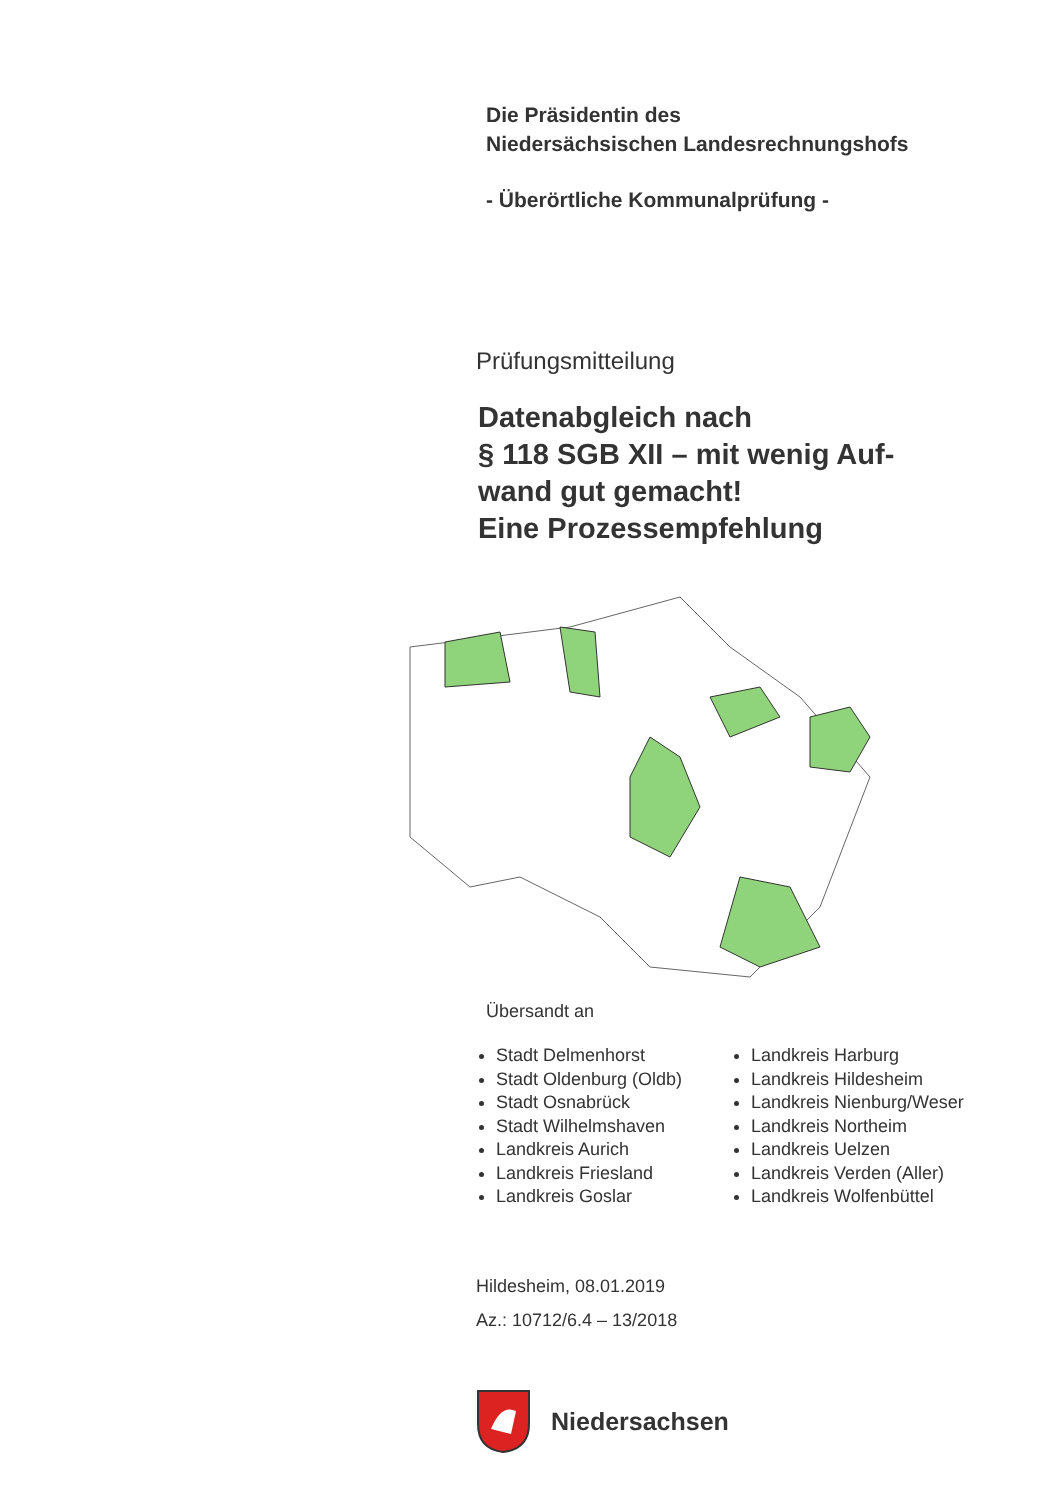Die Präsidentin des
Niedersächsischen Landesrechnungshofs
- Überörtliche Kommunalprüfung -
Prüfungsmitteilung
Datenabgleich nach
§ 118 SGB XII – mit wenig Auf-
wand gut gemacht!
Eine Prozessempfehlung
Übersandt an
Stadt Delmenhorst
Stadt Oldenburg (Oldb)
Stadt Osnabrück
Stadt Wilhelmshaven
Landkreis Aurich
Landkreis Friesland
Landkreis Goslar
Landkreis Harburg
Landkreis Hildesheim
Landkreis Nienburg/Weser
Landkreis Northeim
Landkreis Uelzen
Landkreis Verden (Aller)
Landkreis Wolfenbüttel
Hildesheim, 08.01.2019
Az.: 10712/6.4 – 13/2018
Niedersachsen